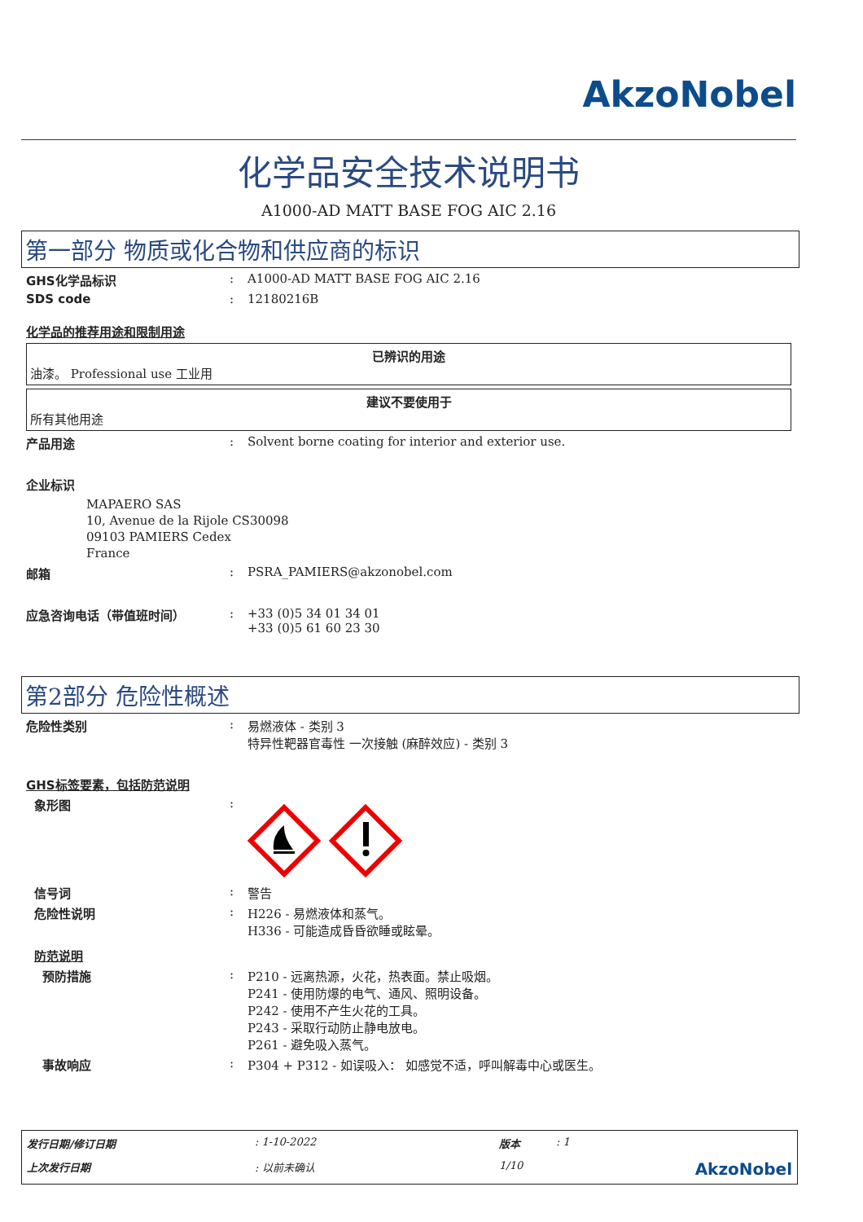AkzoNobel
化学品安全技术说明书
A1000-AD MATT BASE FOG AIC 2.16
第一部分 物质或化合物和供应商的标识
GHS化学品标识 : A1000-AD MATT BASE FOG AIC 2.16
SDS code : 12180216B
化学品的推荐用途和限制用途
已辨识的用途
油漆。 Professional use 工业用
建议不要使用于
所有其他用途
产品用途 : Solvent borne coating for interior and exterior use.
企业标识
MAPAERO SAS
10, Avenue de la Rijole CS30098
09103 PAMIERS Cedex
France
邮箱 : PSRA_PAMIERS@akzonobel.com
应急咨询电话（带值班时间） : +33 (0)5 34 01 34 01
+33 (0)5 61 60 23 30
第2部分 危险性概述
危险性类别 : 易燃液体 - 类别 3
特异性靶器官毒性 一次接触 (麻醉效应) - 类别 3
GHS标签要素，包括防范说明
象形图 :
信号词 : 警告
危险性说明 : H226 - 易燃液体和蒸气。
H336 - 可能造成昏昏欲睡或眩晕。
防范说明
预防措施 : P210 - 远离热源，火花，热表面。禁止吸烟。
P241 - 使用防爆的电气、通风、照明设备。
P242 - 使用不产生火花的工具。
P243 - 采取行动防止静电放电。
P261 - 避免吸入蒸气。
事故响应 : P304 + P312 - 如误吸入： 如感觉不适，呼叫解毒中心或医生。
发行日期/修订日期: 1-10-2022 版本: 1 上次发行日期: 以前未确认 1/10 AkzoNobel